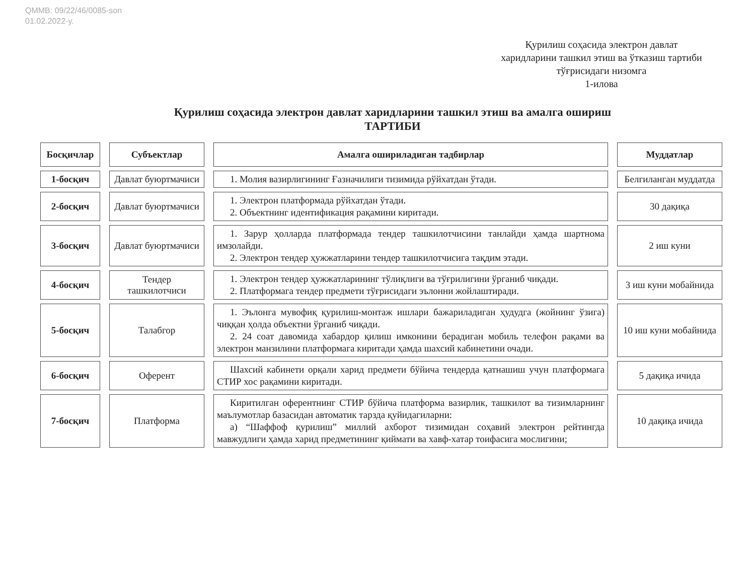QMMB: 09/22/46/0085-son
01.02.2022-y.
Қурилиш соҳасида электрон давлат харидларини ташкил этиш ва ўтказиш тартиби тўғрисидаги низомга
1-илова
Қурилиш соҳасида электрон давлат харидларини ташкил этиш ва амалга ошириш
ТАРТИБИ
| Босқичлар | Субъектлар | Амалга ошириладиган тадбирлар | Муддатлар |
| --- | --- | --- | --- |
| 1-босқич | Давлат буюртмачиси | 1. Молия вазирлигининг Ғазначилиги тизимида рўйхатдан ўтади. | Белгиланган муддатда |
| 2-босқич | Давлат буюртмачиси | 1. Электрон платформада рўйхатдан ўтади. 2. Объектнинг идентификация рақамини киритади. | 30 дақиқа |
| 3-босқич | Давлат буюртмачиси | 1. Зарур ҳолларда платформада тендер ташкилотчисини танлайди ҳамда шартнома имзолайди. 2. Электрон тендер ҳужжатларини тендер ташкилотчисига тақдим этади. | 2 иш куни |
| 4-босқич | Тендер ташкилотчиси | 1. Электрон тендер ҳужжатларининг тўлиқлиги ва тўғрилигини ўрганиб чиқади. 2. Платформага тендер предмети тўғрисидаги эълонни жойлаштиради. | 3 иш куни мобайнида |
| 5-босқич | Талабгор | 1. Эълонга мувофиқ қурилиш-монтаж ишлари бажариладиган ҳудудга (жойнинг ўзига) чиққан ҳолда объектни ўрганиб чиқади. 2. 24 соат давомида хабардор қилиш имконини берадиган мобиль телефон рақами ва электрон манзилини платформага киритади ҳамда шахсий кабинетини очади. | 10 иш куни мобайнида |
| 6-босқич | Оферент | Шахсий кабинети орқали харид предмети бўйича тендерда қатнашиш учун платформага СТИР хос рақамини киритади. | 5 дақиқа ичида |
| 7-босқич | Платформа | Киритилган оферентнинг СТИР бўйича платформа вазирлик, ташкилот ва тизимларнинг маълумотлар базасидан автоматик тарзда қуйидагиларни: а) “Шаффоф қурилиш” миллий ахборот тизимидан соҳавий электрон рейтингда мавжудлиги ҳамда харид предметининг қиймати ва хавф-хатар тоифасига мослигини; | 10 дақиқа ичида |